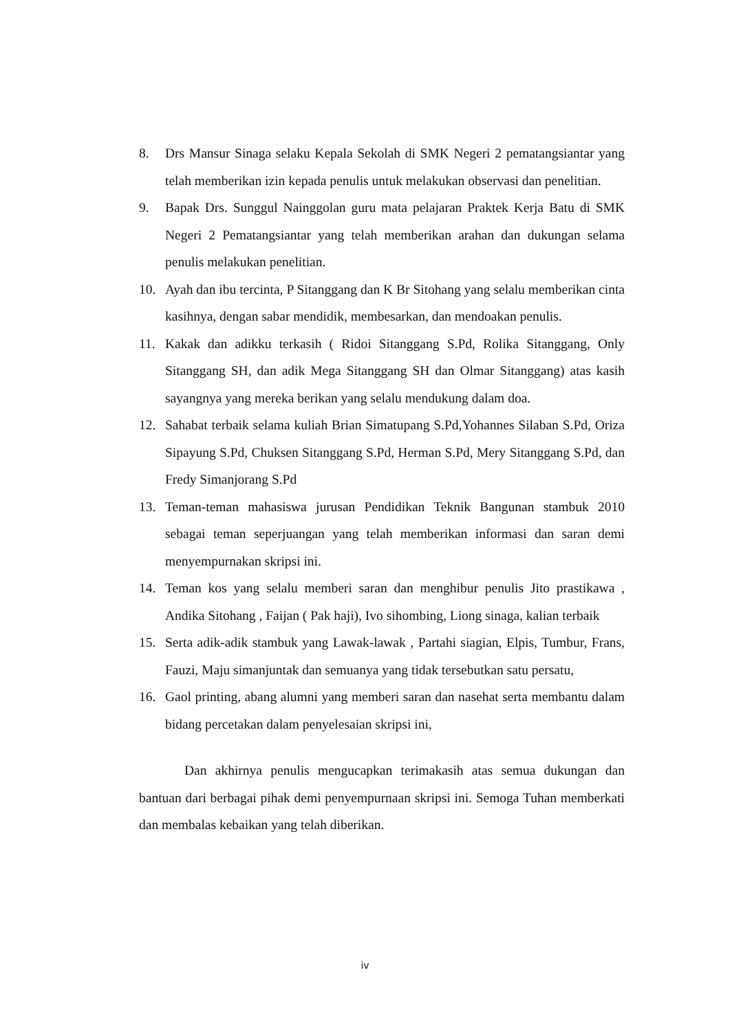8. Drs Mansur Sinaga selaku Kepala Sekolah di SMK Negeri 2 pematangsiantar yang telah memberikan izin kepada penulis untuk melakukan observasi dan penelitian.
9. Bapak Drs. Sunggul Nainggolan guru mata pelajaran Praktek Kerja Batu di SMK Negeri 2 Pematangsiantar yang telah memberikan arahan dan dukungan selama penulis melakukan penelitian.
10. Ayah dan ibu tercinta, P Sitanggang dan K Br Sitohang yang selalu memberikan cinta kasihnya, dengan sabar mendidik, membesarkan, dan mendoakan penulis.
11. Kakak dan adikku terkasih ( Ridoi Sitanggang S.Pd, Rolika Sitanggang, Only Sitanggang SH, dan adik Mega Sitanggang SH dan Olmar Sitanggang) atas kasih sayangnya yang mereka berikan yang selalu mendukung dalam doa.
12. Sahabat terbaik selama kuliah Brian Simatupang S.Pd,Yohannes Silaban S.Pd, Oriza Sipayung S.Pd, Chuksen Sitanggang S.Pd, Herman S.Pd, Mery Sitanggang S.Pd, dan Fredy Simanjorang S.Pd
13. Teman-teman mahasiswa jurusan Pendidikan Teknik Bangunan stambuk 2010 sebagai teman seperjuangan yang telah memberikan informasi dan saran demi menyempurnakan skripsi ini.
14. Teman kos yang selalu memberi saran dan menghibur penulis Jito prastikawa , Andika Sitohang , Faijan ( Pak haji), Ivo sihombing, Liong sinaga, kalian terbaik
15. Serta adik-adik stambuk yang Lawak-lawak , Partahi siagian, Elpis, Tumbur, Frans, Fauzi, Maju simanjuntak dan semuanya yang tidak tersebutkan satu persatu,
16. Gaol printing, abang alumni yang memberi saran dan nasehat serta membantu dalam bidang percetakan dalam penyelesaian skripsi ini,
Dan akhirnya penulis mengucapkan terimakasih atas semua dukungan dan bantuan dari berbagai pihak demi penyempurnaan skripsi ini. Semoga Tuhan memberkati dan membalas kebaikan yang telah diberikan.
iv